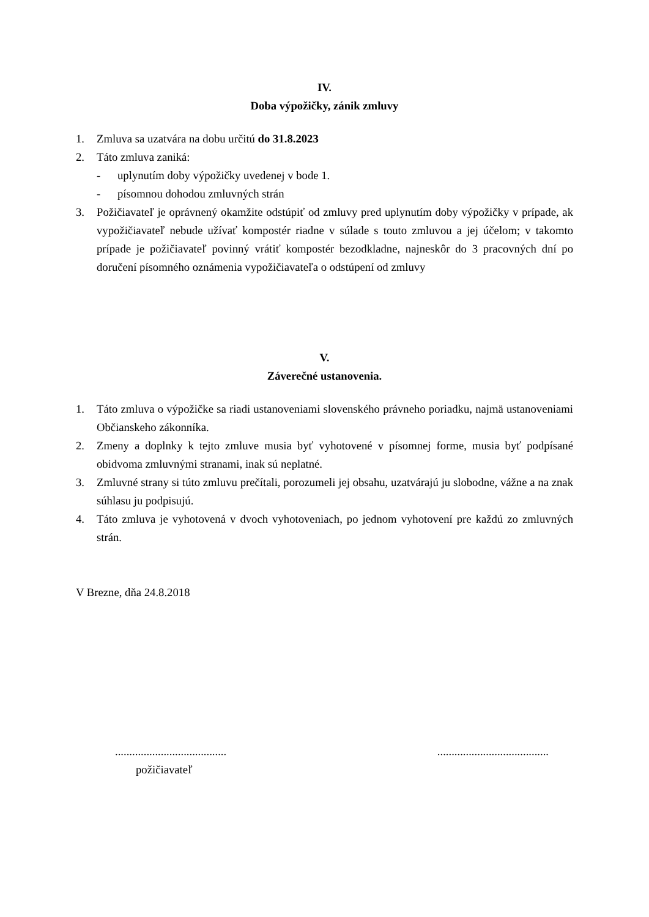IV.
Doba výpožičky, zánik zmluvy
1. Zmluva sa uzatvára na dobu určitú do 31.8.2023
2. Táto zmluva zaniká:
- uplynutím doby výpožičky uvedenej v bode 1.
- písomnou dohodou zmluvných strán
3. Požičiavateľ je oprávnený okamžite odstúpiť od zmluvy pred uplynutím doby výpožičky v prípade, ak vypožičiavateľ nebude užívať kompostér riadne v súlade s touto zmluvou a jej účelom; v takomto prípade je požičiavateľ povinný vrátiť kompostér bezodkladne, najneskôr do 3 pracovných dní po doručení písomného oznámenia vypožičiavateľa o odstúpení od zmluvy
V.
Záverečné ustanovenia.
1. Táto zmluva o výpožičke sa riadi ustanoveniami slovenského právneho poriadku, najmä ustanoveniami Občianskeho zákonníka.
2. Zmeny a doplnky k tejto zmluve musia byť vyhotovené v písomnej forme, musia byť podpísané obidvoma zmluvnými stranami, inak sú neplatné.
3. Zmluvné strany si túto zmluvu prečítali, porozumeli jej obsahu, uzatvárajú ju slobodne, vážne a na znak súhlasu ju podpisujú.
4. Táto zmluva je vyhotovená v dvoch vyhotoveniach, po jednom vyhotovení pre každú zo zmluvných strán.
V Brezne, dňa 24.8.2018
.......................................
požičiavateľ
.......................................